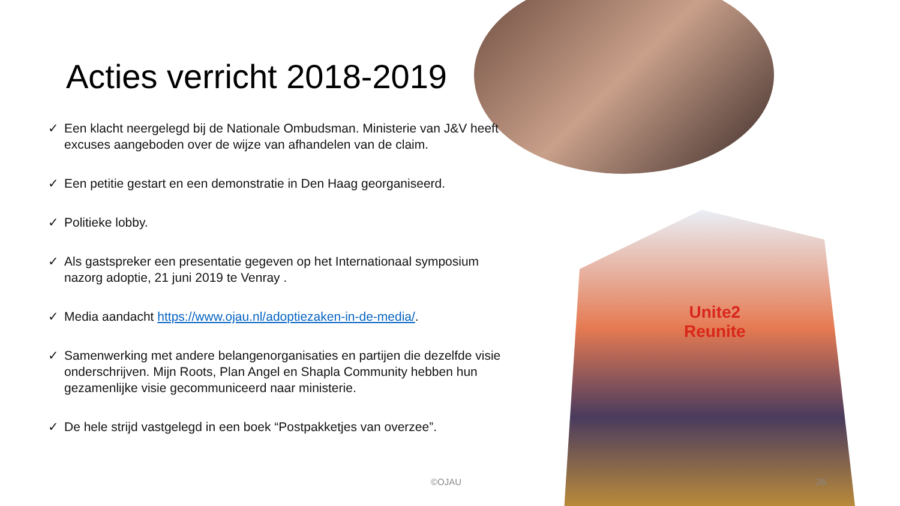Unite2
Reunite
Acties verricht 2018-2019
✓ Een klacht neergelegd bij de Nationale Ombudsman. Ministerie van J&V heeft excuses aangeboden over de wijze van afhandelen van de claim.
✓ Een petitie gestart en een demonstratie in Den Haag georganiseerd.
✓ Politieke lobby.
✓ Als gastspreker een presentatie gegeven op het Internationaal symposium nazorg adoptie, 21 juni 2019 te Venray .
✓ Media aandacht https://www.ojau.nl/adoptiezaken-in-de-media/.
✓ Samenwerking met andere belangenorganisaties en partijen die dezelfde visie onderschrijven. Mijn Roots, Plan Angel en Shapla Community hebben hun gezamenlijke visie gecommuniceerd naar ministerie.
✓ De hele strijd vastgelegd in een boek “Postpakketjes van overzee”.
©OJAU 26